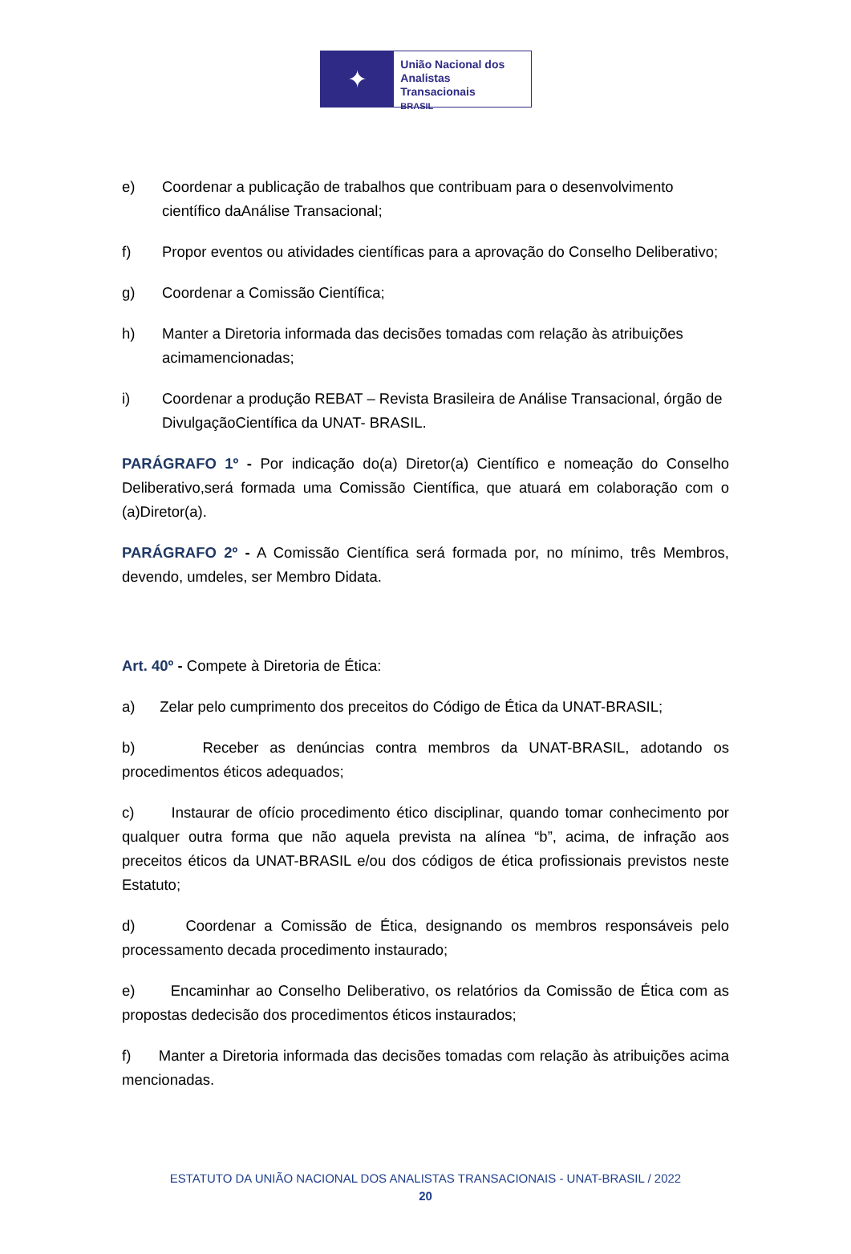✦
União Nacional dos
Analistas Transacionais
BRASIL
e) Coordenar a publicação de trabalhos que contribuam para o desenvolvimento científico daAnálise Transacional;
f) Propor eventos ou atividades científicas para a aprovação do Conselho Deliberativo;
g) Coordenar a Comissão Científica;
h) Manter a Diretoria informada das decisões tomadas com relação às atribuições acimamencionadas;
i) Coordenar a produção REBAT – Revista Brasileira de Análise Transacional, órgão de DivulgaçãoCientífica da UNAT- BRASIL.
PARÁGRAFO 1º - Por indicação do(a) Diretor(a) Científico e nomeação do Conselho Deliberativo,será formada uma Comissão Científica, que atuará em colaboração com o (a)Diretor(a).
PARÁGRAFO 2º - A Comissão Científica será formada por, no mínimo, três Membros, devendo, umdeles, ser Membro Didata.
Art. 40º - Compete à Diretoria de Ética:
a) Zelar pelo cumprimento dos preceitos do Código de Ética da UNAT-BRASIL;
b) Receber as denúncias contra membros da UNAT-BRASIL, adotando os procedimentos éticos adequados;
c) Instaurar de ofício procedimento ético disciplinar, quando tomar conhecimento por qualquer outra forma que não aquela prevista na alínea “b”, acima, de infração aos preceitos éticos da UNAT-BRASIL e/ou dos códigos de ética profissionais previstos neste Estatuto;
d) Coordenar a Comissão de Ética, designando os membros responsáveis pelo processamento decada procedimento instaurado;
e) Encaminhar ao Conselho Deliberativo, os relatórios da Comissão de Ética com as propostas dedecisão dos procedimentos éticos instaurados;
f) Manter a Diretoria informada das decisões tomadas com relação às atribuições acima mencionadas.
ESTATUTO DA UNIÃO NACIONAL DOS ANALISTAS TRANSACIONAIS - UNAT-BRASIL / 2022
20